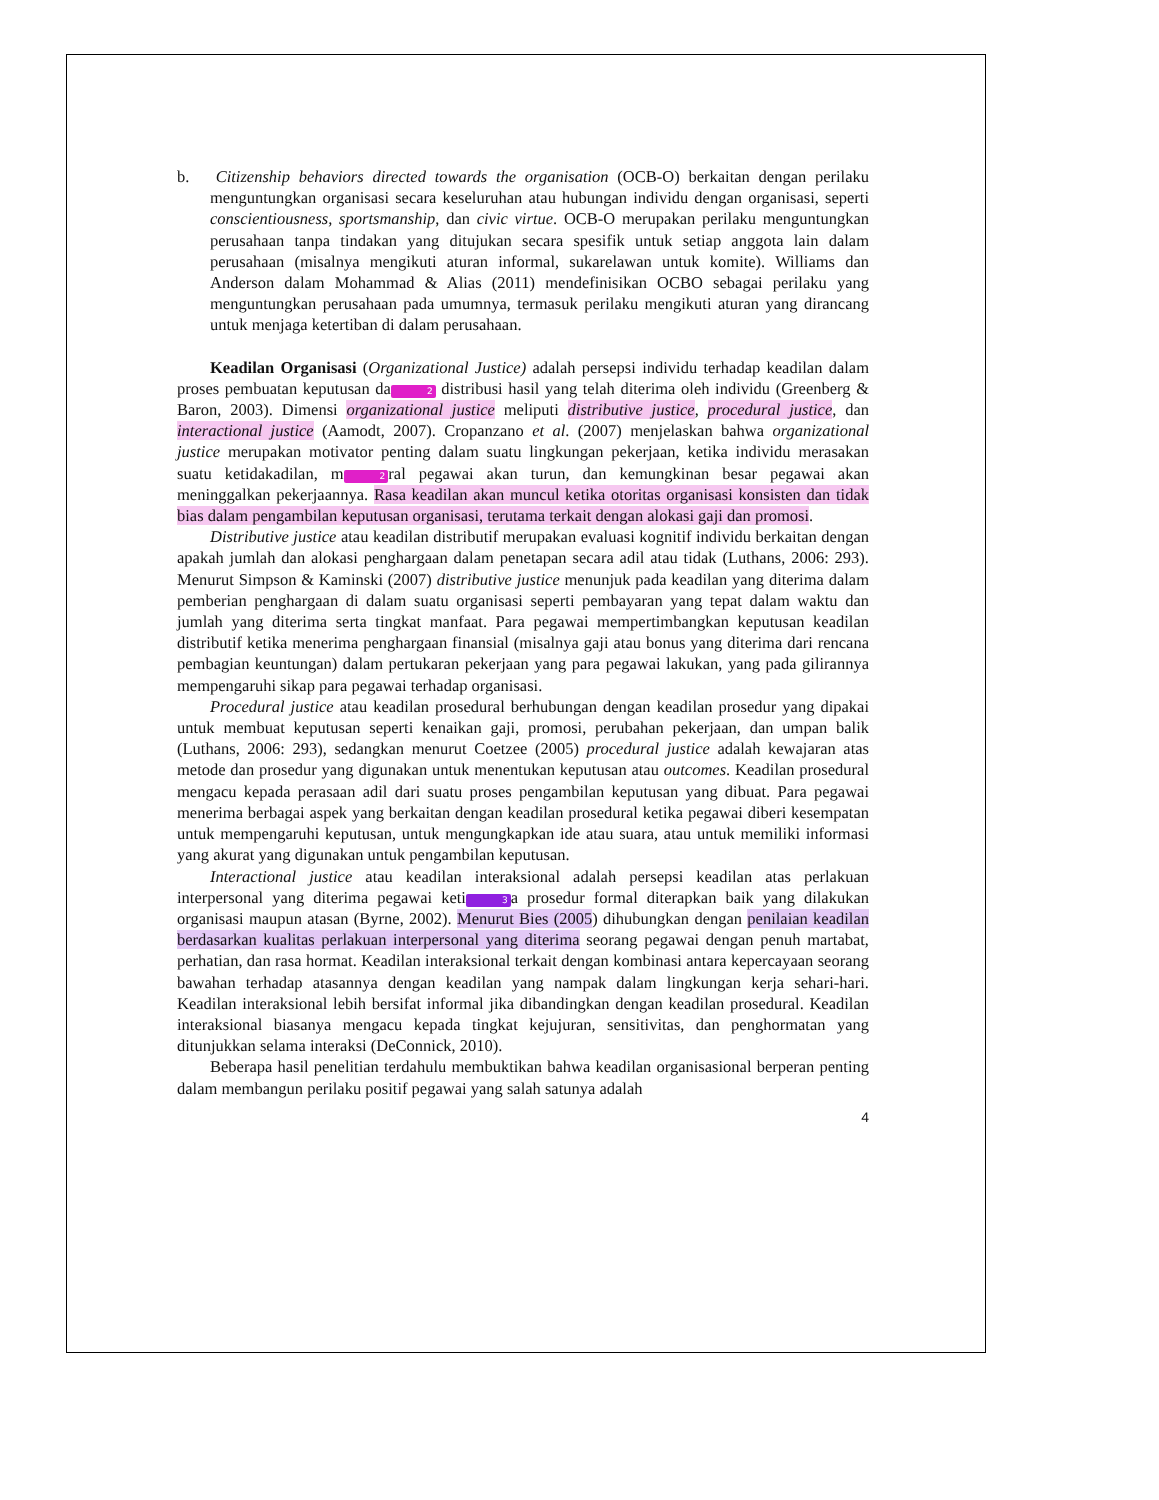b. Citizenship behaviors directed towards the organisation (OCB-O) berkaitan dengan perilaku menguntungkan organisasi secara keseluruhan atau hubungan individu dengan organisasi, seperti conscientiousness, sportsmanship, dan civic virtue. OCB-O merupakan perilaku menguntungkan perusahaan tanpa tindakan yang ditujukan secara spesifik untuk setiap anggota lain dalam perusahaan (misalnya mengikuti aturan informal, sukarelawan untuk komite). Williams dan Anderson dalam Mohammad & Alias (2011) mendefinisikan OCBO sebagai perilaku yang menguntungkan perusahaan pada umumnya, termasuk perilaku mengikuti aturan yang dirancang untuk menjaga ketertiban di dalam perusahaan.
Keadilan Organisasi (Organizational Justice) adalah persepsi individu terhadap keadilan dalam proses pembuatan keputusan da 2 distribusi hasil yang telah diterima oleh individu (Greenberg & Baron, 2003). Dimensi organizational justice meliputi distributive justice, procedural justice, dan interactional justice (Aamodt, 2007). Cropanzano et al. (2007) menjelaskan bahwa organizational justice merupakan motivator penting dalam suatu lingkungan pekerjaan, ketika individu merasakan suatu ketidakadilan, m 2 ral pegawai akan turun, dan kemungkinan besar pegawai akan meninggalkan pekerjaannya. Rasa keadilan akan muncul ketika otoritas organisasi konsisten dan tidak bias dalam pengambilan keputusan organisasi, terutama terkait dengan alokasi gaji dan promosi.
Distributive justice atau keadilan distributif merupakan evaluasi kognitif individu berkaitan dengan apakah jumlah dan alokasi penghargaan dalam penetapan secara adil atau tidak (Luthans, 2006: 293). Menurut Simpson & Kaminski (2007) distributive justice menunjuk pada keadilan yang diterima dalam pemberian penghargaan di dalam suatu organisasi seperti pembayaran yang tepat dalam waktu dan jumlah yang diterima serta tingkat manfaat. Para pegawai mempertimbangkan keputusan keadilan distributif ketika menerima penghargaan finansial (misalnya gaji atau bonus yang diterima dari rencana pembagian keuntungan) dalam pertukaran pekerjaan yang para pegawai lakukan, yang pada gilirannya mempengaruhi sikap para pegawai terhadap organisasi.
Procedural justice atau keadilan prosedural berhubungan dengan keadilan prosedur yang dipakai untuk membuat keputusan seperti kenaikan gaji, promosi, perubahan pekerjaan, dan umpan balik (Luthans, 2006: 293), sedangkan menurut Coetzee (2005) procedural justice adalah kewajaran atas metode dan prosedur yang digunakan untuk menentukan keputusan atau outcomes. Keadilan prosedural mengacu kepada perasaan adil dari suatu proses pengambilan keputusan yang dibuat. Para pegawai menerima berbagai aspek yang berkaitan dengan keadilan prosedural ketika pegawai diberi kesempatan untuk mempengaruhi keputusan, untuk mengungkapkan ide atau suara, atau untuk memiliki informasi yang akurat yang digunakan untuk pengambilan keputusan.
Interactional justice atau keadilan interaksional adalah persepsi keadilan atas perlakuan interpersonal yang diterima pegawai keti 3 a prosedur formal diterapkan baik yang dilakukan organisasi maupun atasan (Byrne, 2002). Menurut Bies (2005) dihubungkan dengan penilaian keadilan berdasarkan kualitas perlakuan interpersonal yang diterima seorang pegawai dengan penuh martabat, perhatian, dan rasa hormat. Keadilan interaksional terkait dengan kombinasi antara kepercayaan seorang bawahan terhadap atasannya dengan keadilan yang nampak dalam lingkungan kerja sehari-hari. Keadilan interaksional lebih bersifat informal jika dibandingkan dengan keadilan prosedural. Keadilan interaksional biasanya mengacu kepada tingkat kejujuran, sensitivitas, dan penghormatan yang ditunjukkan selama interaksi (DeConnick, 2010).
Beberapa hasil penelitian terdahulu membuktikan bahwa keadilan organisasional berperan penting dalam membangun perilaku positif pegawai yang salah satunya adalah
4